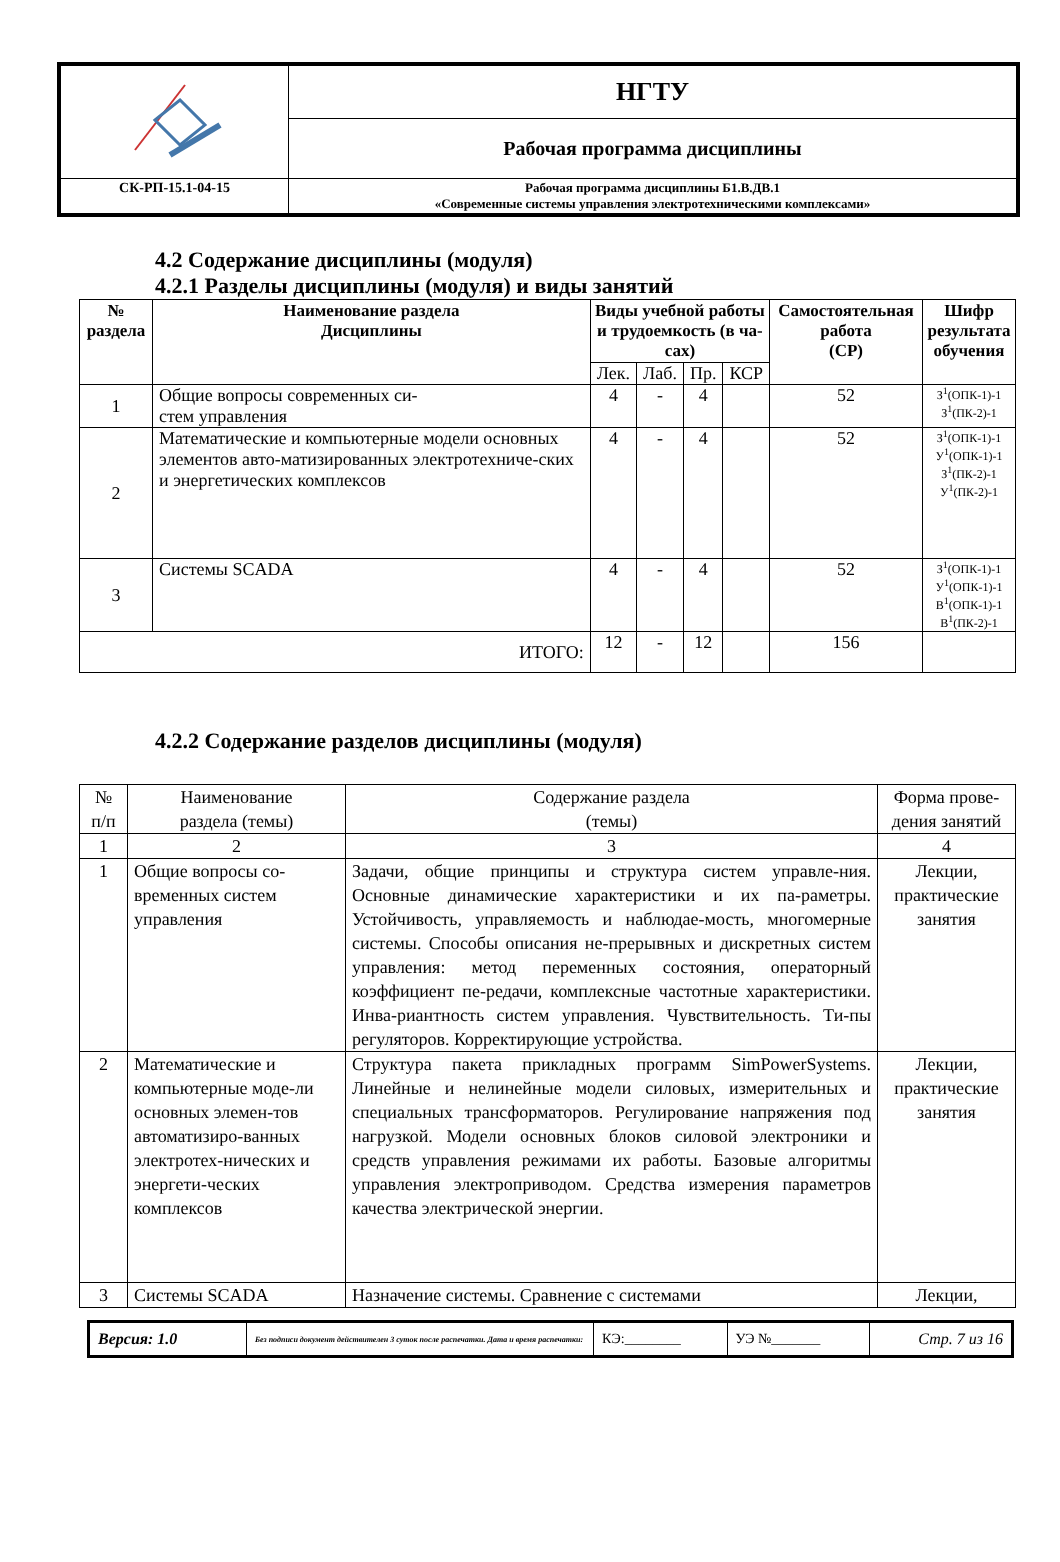| | НГТУ |
| | Рабочая программа дисциплины |
| СК-РП-15.1-04-15 | Рабочая программа дисциплины Б1.В.ДВ.1 «Современные системы управления электротехническими комплексами» |
4.2 Содержание дисциплины (модуля)
4.2.1 Разделы дисциплины (модуля) и виды занятий
| № раздела | Наименование раздела Дисциплины | Виды учебной работы и трудоемкость (в ча- сах) | | | | Самостоятельная работа (СР) | Шифр результата обучения |
| --- | --- | --- | --- | --- | --- | --- | --- |
| | | Лек. | Лаб. | Пр. | КСР | | |
| 1 | Общие вопросы современных си- стем управления | 4 | - | 4 | | 52 | З<sup>1</sup>(ОПК-1)-1 З<sup>1</sup>(ПК-2)-1 |
| 2 | Математические и компьютерные модели основных элементов авто-матизированных электротехниче-ских и энергетических комплексов | 4 | - | 4 | | 52 | З<sup>1</sup>(ОПК-1)-1 У<sup>1</sup>(ОПК-1)-1 З<sup>1</sup>(ПК-2)-1 У<sup>1</sup>(ПК-2)-1 |
| 3 | Системы SCADA | 4 | - | 4 | | 52 | З<sup>1</sup>(ОПК-1)-1 У<sup>1</sup>(ОПК-1)-1 В<sup>1</sup>(ОПК-1)-1 В<sup>1</sup>(ПК-2)-1 |
| ИТОГО: | | 12 | - | 12 | | 156 | |
4.2.2 Содержание разделов дисциплины (модуля)
| № п/п | Наименование раздела (темы) | Содержание раздела (темы) | Форма прове- дения занятий |
| 1 | 2 | 3 | 4 |
| 1 | Общие вопросы со-временных систем управления | Задачи, общие принципы и структура систем управле-ния. Основные динамические характеристики и их па-раметры. Устойчивость, управляемость и наблюдае-мость, многомерные системы. Способы описания не-прерывных и дискретных систем управления: метод переменных состояния, операторный коэффициент пе-редачи, комплексные частотные характеристики. Инва-риантность систем управления. Чувствительность. Ти-пы регуляторов. Корректирующие устройства. | Лекции, практические занятия |
| 2 | Математические и компьютерные моде-ли основных элемен-тов автоматизиро-ванных электротех-нических и энергети-ческих комплексов | Структура пакета прикладных программ SimPowerSystems. Линейные и нелинейные модели силовых, измерительных и специальных трансформаторов. Регулирование напряжения под нагрузкой. Модели основных блоков силовой электроники и средств управления режимами их работы. Базовые алгоритмы управления электроприводом. Средства измерения параметров качества электрической энергии. | Лекции, практические занятия |
| 3 | Системы SCADA | Назначение системы. Сравнение с системами | Лекции, |
| Версия: 1.0 | Без подписи документ действителен 3 суток после распечатки. Дата и время распечатки: | КЭ:________ | УЭ №_______ | Стр. 7 из 16 |